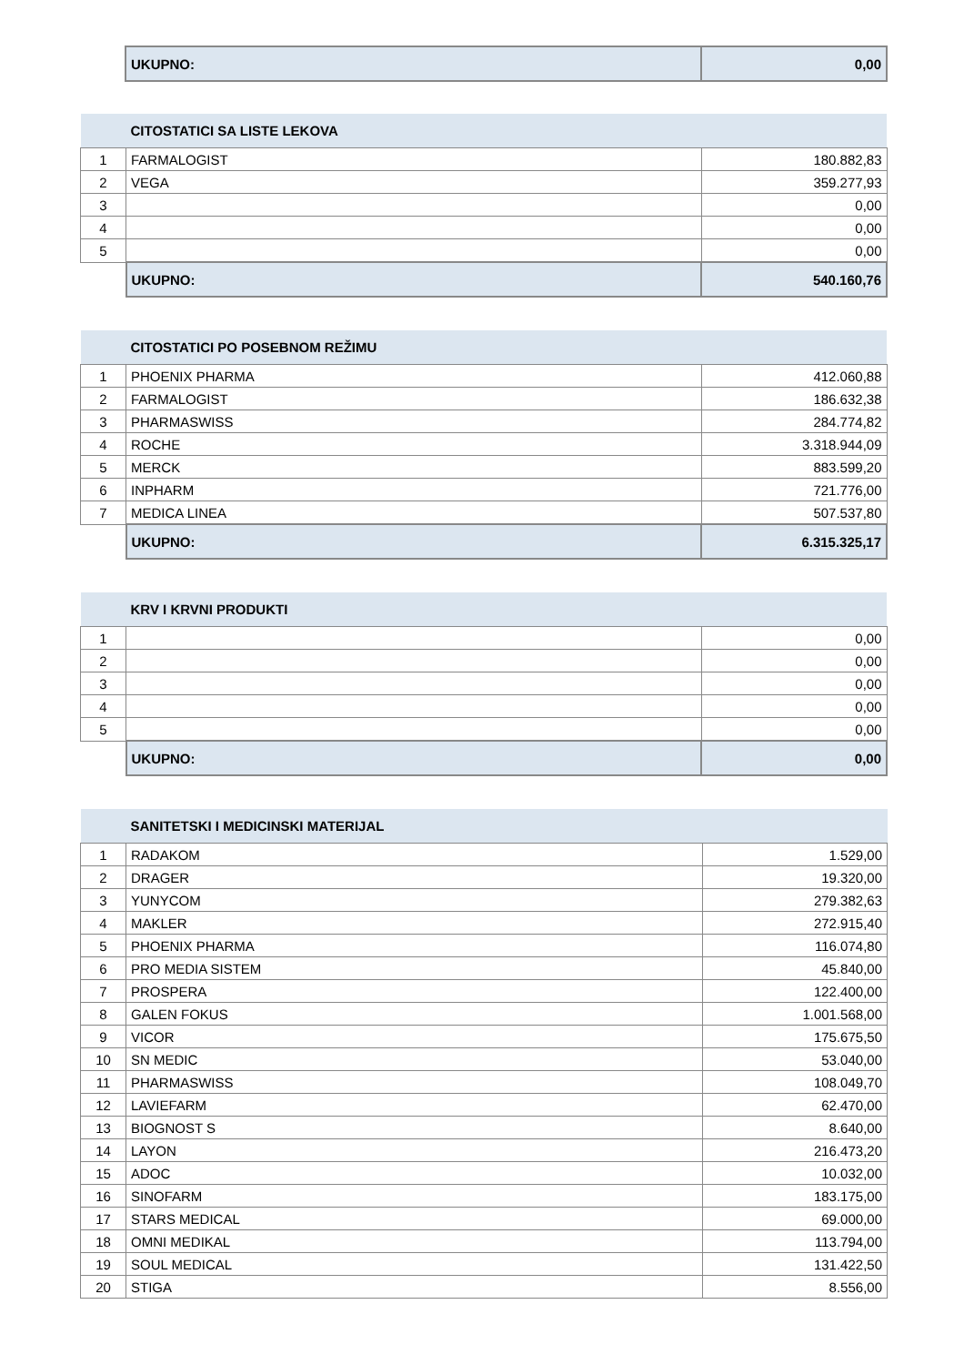| | UKUPNO: | 0,00 |
| | CITOSTATICI SA LISTE LEKOVA | |
| 1 | FARMALOGIST | 180.882,83 |
| 2 | VEGA | 359.277,93 |
| 3 | | 0,00 |
| 4 | | 0,00 |
| 5 | | 0,00 |
| | UKUPNO: | 540.160,76 |
| | CITOSTATICI PO POSEBNOM REŽIMU | |
| 1 | PHOENIX PHARMA | 412.060,88 |
| 2 | FARMALOGIST | 186.632,38 |
| 3 | PHARMASWISS | 284.774,82 |
| 4 | ROCHE | 3.318.944,09 |
| 5 | MERCK | 883.599,20 |
| 6 | INPHARM | 721.776,00 |
| 7 | MEDICA LINEA | 507.537,80 |
| | UKUPNO: | 6.315.325,17 |
| | KRV I KRVNI PRODUKTI | |
| 1 | | 0,00 |
| 2 | | 0,00 |
| 3 | | 0,00 |
| 4 | | 0,00 |
| 5 | | 0,00 |
| | UKUPNO: | 0,00 |
| | SANITETSKI I MEDICINSKI MATERIJAL | |
| 1 | RADAKOM | 1.529,00 |
| 2 | DRAGER | 19.320,00 |
| 3 | YUNYCOM | 279.382,63 |
| 4 | MAKLER | 272.915,40 |
| 5 | PHOENIX PHARMA | 116.074,80 |
| 6 | PRO MEDIA SISTEM | 45.840,00 |
| 7 | PROSPERA | 122.400,00 |
| 8 | GALEN FOKUS | 1.001.568,00 |
| 9 | VICOR | 175.675,50 |
| 10 | SN MEDIC | 53.040,00 |
| 11 | PHARMASWISS | 108.049,70 |
| 12 | LAVIEFARM | 62.470,00 |
| 13 | BIOGNOST S | 8.640,00 |
| 14 | LAYON | 216.473,20 |
| 15 | ADOC | 10.032,00 |
| 16 | SINOFARM | 183.175,00 |
| 17 | STARS MEDICAL | 69.000,00 |
| 18 | OMNI MEDIKAL | 113.794,00 |
| 19 | SOUL MEDICAL | 131.422,50 |
| 20 | STIGA | 8.556,00 |